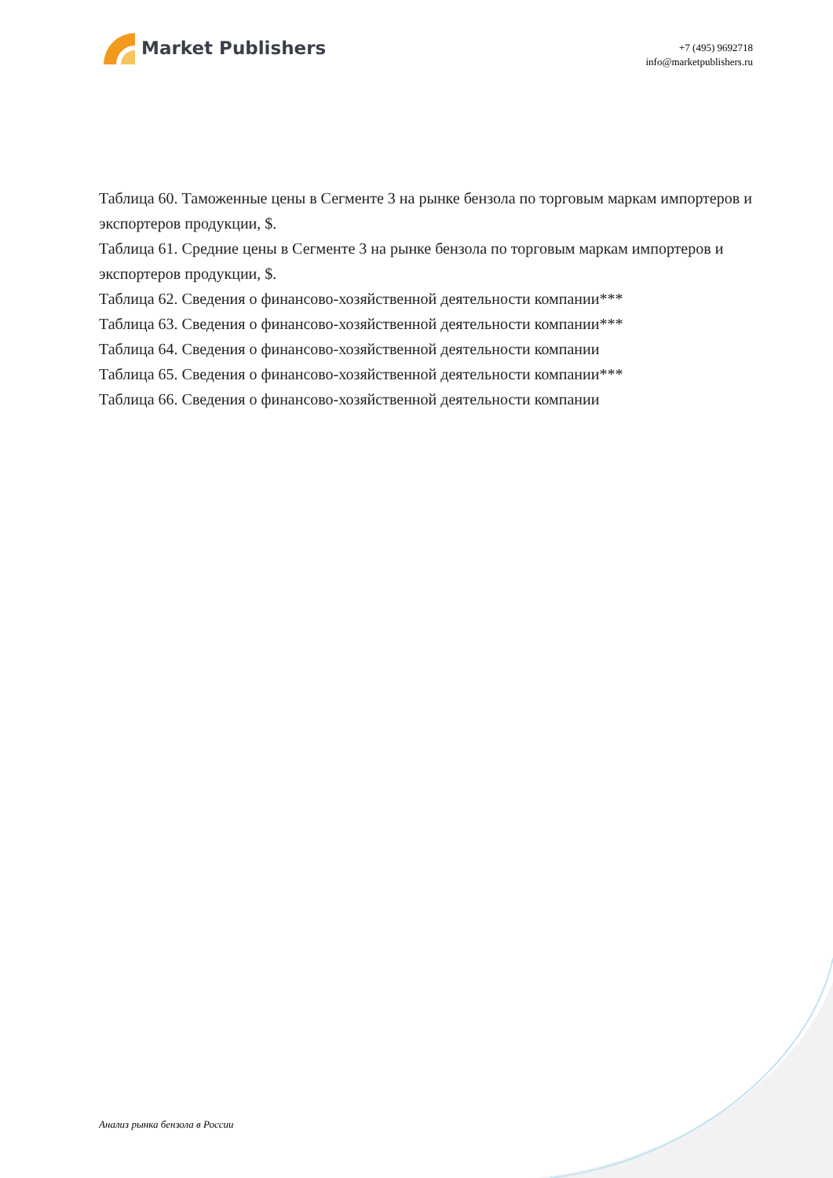Market Publishers
+7 (495) 9692718
info@marketpublishers.ru
Таблица 60. Таможенные цены в Сегменте 3 на рынке бензола по торговым маркам импортеров и экспортеров продукции, $.
Таблица 61. Средние цены в Сегменте 3 на рынке бензола по торговым маркам импортеров и экспортеров продукции, $.
Таблица 62. Сведения о финансово-хозяйственной деятельности компании***
Таблица 63. Сведения о финансово-хозяйственной деятельности компании***
Таблица 64. Сведения о финансово-хозяйственной деятельности компании
Таблица 65. Сведения о финансово-хозяйственной деятельности компании***
Таблица 66. Сведения о финансово-хозяйственной деятельности компании
Анализ рынка бензола в России